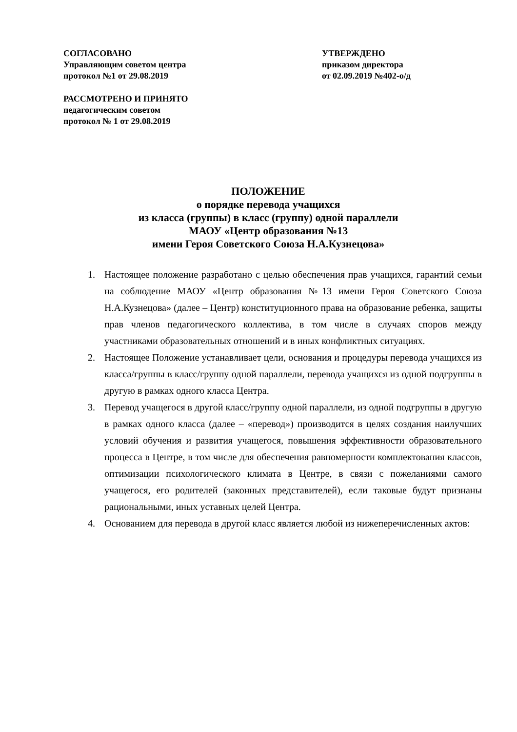СОГЛАСОВАНО
Управляющим советом центра
протокол №1 от 29.08.2019
УТВЕРЖДЕНО
приказом директора
от 02.09.2019 №402-о/д
РАССМОТРЕНО И ПРИНЯТО
педагогическим советом
протокол № 1 от 29.08.2019
ПОЛОЖЕНИЕ
о порядке перевода учащихся
из класса (группы) в класс (группу) одной параллели
МАОУ «Центр образования №13
имени Героя Советского Союза Н.А.Кузнецова»
1. Настоящее положение разработано с целью обеспечения прав учащихся, гарантий семьи на соблюдение МАОУ «Центр образования №13 имени Героя Советского Союза Н.А.Кузнецова» (далее – Центр) конституционного права на образование ребенка, защиты прав членов педагогического коллектива, в том числе в случаях споров между участниками образовательных отношений и в иных конфликтных ситуациях.
2. Настоящее Положение устанавливает цели, основания и процедуры перевода учащихся из класса/группы в класс/группу одной параллели, перевода учащихся из одной подгруппы в другую в рамках одного класса Центра.
3. Перевод учащегося в другой класс/группу одной параллели, из одной подгруппы в другую в рамках одного класса (далее – «перевод») производится в целях создания наилучших условий обучения и развития учащегося, повышения эффективности образовательного процесса в Центре, в том числе для обеспечения равномерности комплектования классов, оптимизации психологического климата в Центре, в связи с пожеланиями самого учащегося, его родителей (законных представителей), если таковые будут признаны рациональными, иных уставных целей Центра.
4. Основанием для перевода в другой класс является любой из нижеперечисленных актов: